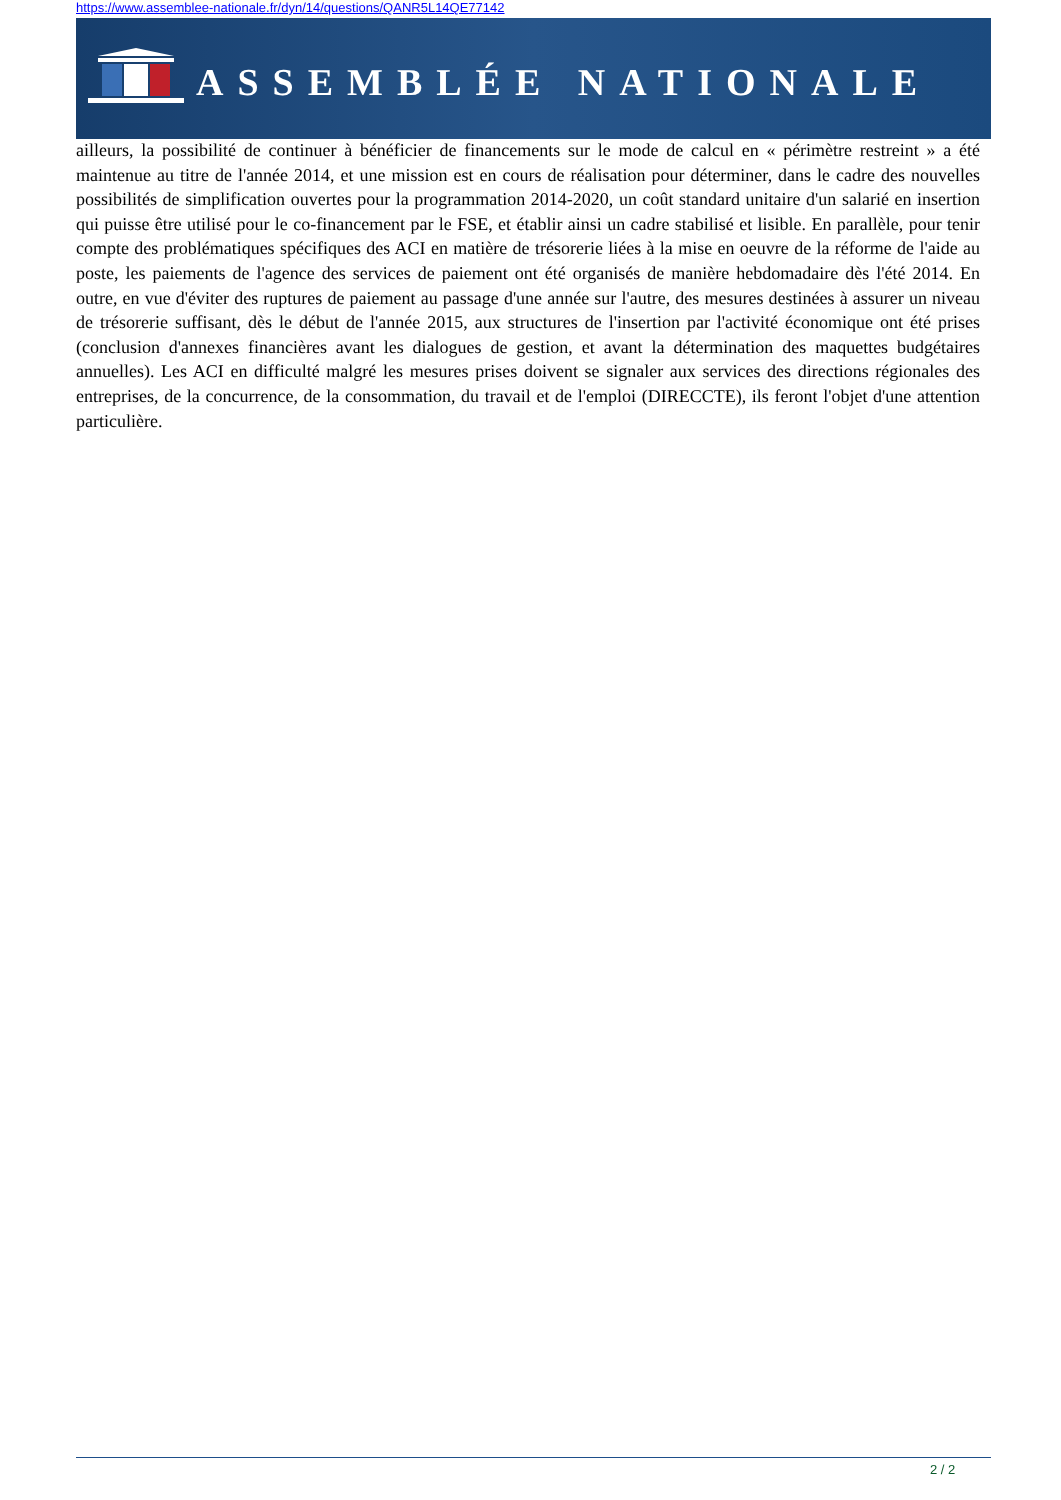https://www.assemblee-nationale.fr/dyn/14/questions/QANR5L14QE77142
ASSEMBLÉE NATIONALE
ailleurs, la possibilité de continuer à bénéficier de financements sur le mode de calcul en « périmètre restreint » a été maintenue au titre de l'année 2014, et une mission est en cours de réalisation pour déterminer, dans le cadre des nouvelles possibilités de simplification ouvertes pour la programmation 2014-2020, un coût standard unitaire d'un salarié en insertion qui puisse être utilisé pour le co-financement par le FSE, et établir ainsi un cadre stabilisé et lisible. En parallèle, pour tenir compte des problématiques spécifiques des ACI en matière de trésorerie liées à la mise en oeuvre de la réforme de l'aide au poste, les paiements de l'agence des services de paiement ont été organisés de manière hebdomadaire dès l'été 2014. En outre, en vue d'éviter des ruptures de paiement au passage d'une année sur l'autre, des mesures destinées à assurer un niveau de trésorerie suffisant, dès le début de l'année 2015, aux structures de l'insertion par l'activité économique ont été prises (conclusion d'annexes financières avant les dialogues de gestion, et avant la détermination des maquettes budgétaires annuelles). Les ACI en difficulté malgré les mesures prises doivent se signaler aux services des directions régionales des entreprises, de la concurrence, de la consommation, du travail et de l'emploi (DIRECCTE), ils feront l'objet d'une attention particulière.
2 / 2